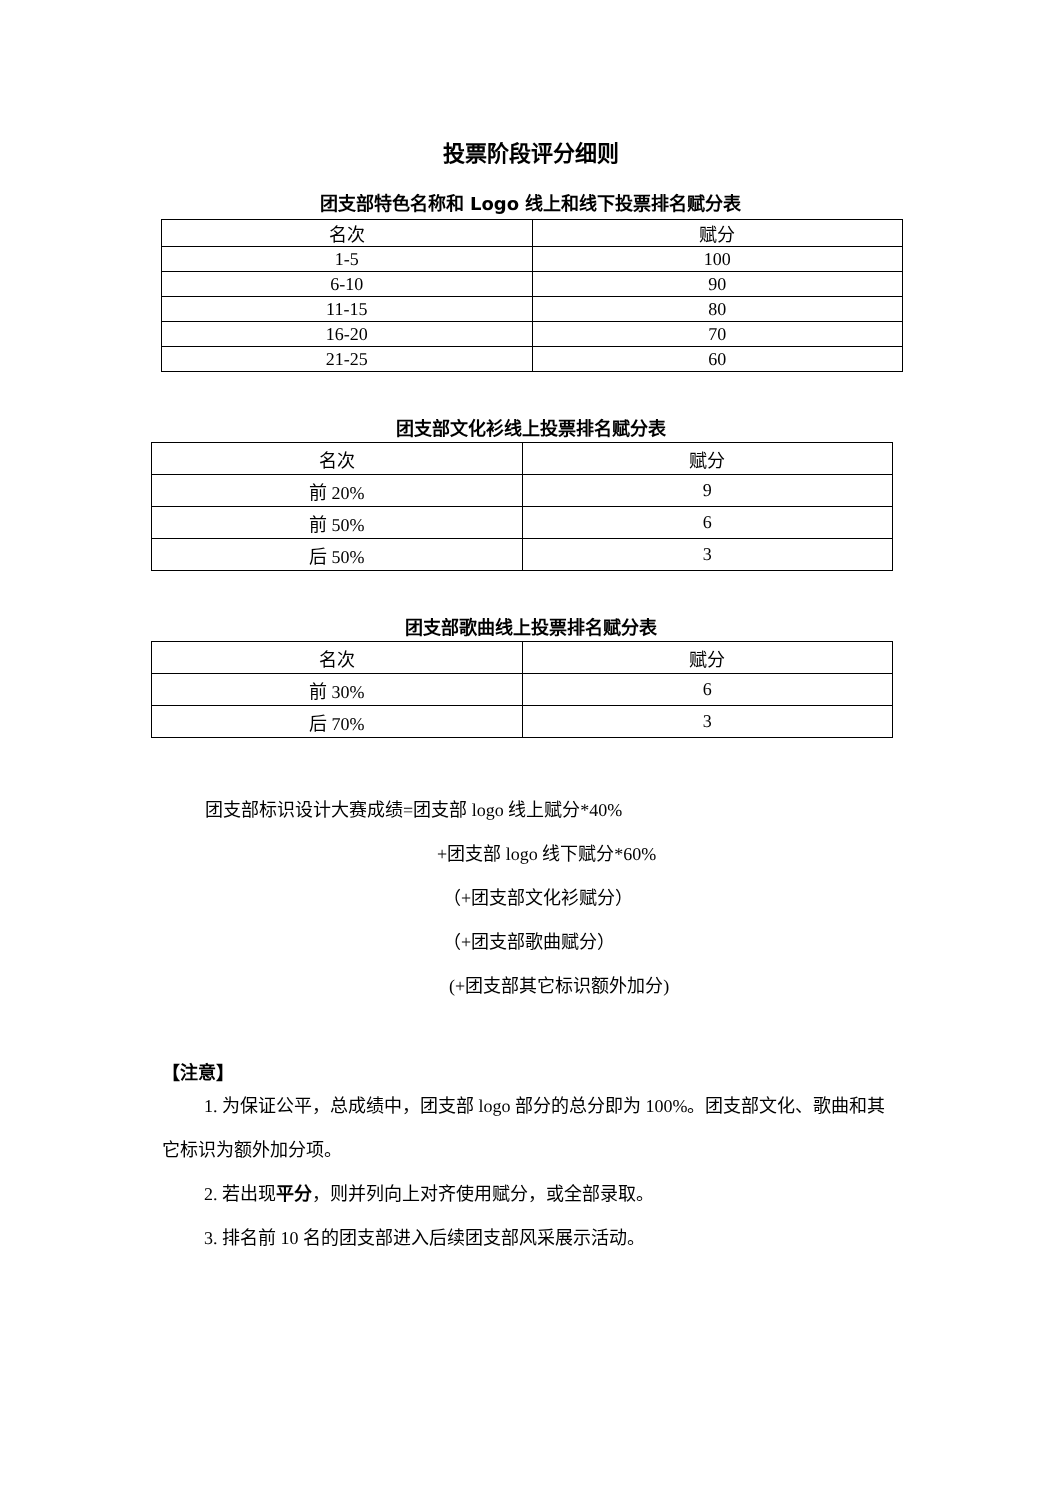投票阶段评分细则
团支部特色名称和 Logo 线上和线下投票排名赋分表
| 名次 | 赋分 |
| --- | --- |
| 1-5 | 100 |
| 6-10 | 90 |
| 11-15 | 80 |
| 16-20 | 70 |
| 21-25 | 60 |
团支部文化衫线上投票排名赋分表
| 名次 | 赋分 |
| --- | --- |
| 前 20% | 9 |
| 前 50% | 6 |
| 后 50% | 3 |
团支部歌曲线上投票排名赋分表
| 名次 | 赋分 |
| --- | --- |
| 前 30% | 6 |
| 后 70% | 3 |
团支部标识设计大赛成绩=团支部 logo 线上赋分*40%
+团支部 logo 线下赋分*60%
（+团支部文化衫赋分）
（+团支部歌曲赋分）
(+团支部其它标识额外加分)
【注意】
1. 为保证公平，总成绩中，团支部 logo 部分的总分即为 100%。团支部文化、歌曲和其它标识为额外加分项。
2. 若出现平分，则并列向上对齐使用赋分，或全部录取。
3. 排名前 10 名的团支部进入后续团支部风采展示活动。